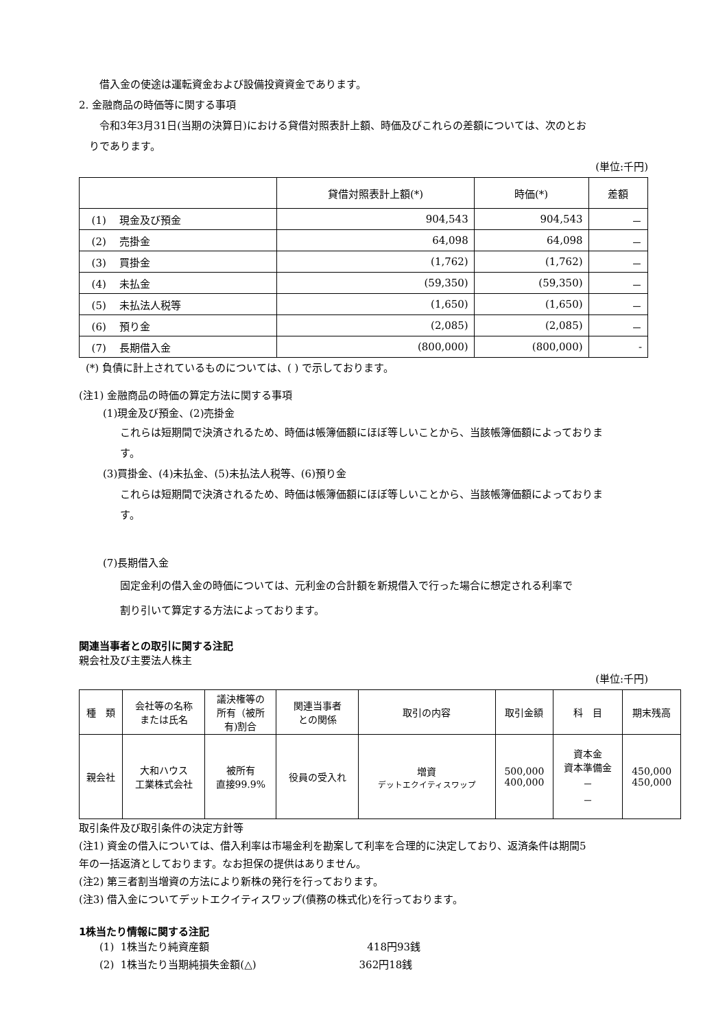借入金の使途は運転資金および設備投資資金であります。
2. 金融商品の時価等に関する事項
令和3年3月31日(当期の決算日)における貸借対照表計上額、時価及びこれらの差額については、次のとお
りであります。
(単位:千円)
| | 貸借対照表計上額(*) | 時価(*) | 差額 |
| --- | --- | --- | --- |
| (1) 現金及び預金 | 904,543 | 904,543 | － |
| (2) 売掛金 | 64,098 | 64,098 | － |
| (3) 買掛金 | (1,762) | (1,762) | － |
| (4) 未払金 | (59,350) | (59,350) | － |
| (5) 未払法人税等 | (1,650) | (1,650) | － |
| (6) 預り金 | (2,085) | (2,085) | － |
| (7) 長期借入金 | (800,000) | (800,000) | - |
(*) 負債に計上されているものについては、( ) で示しております。
(注1) 金融商品の時価の算定方法に関する事項
(1)現金及び預金、(2)売掛金
これらは短期間で決済されるため、時価は帳簿価額にほぼ等しいことから、当該帳簿価額によっておりま
す。
(3)買掛金、(4)未払金、(5)未払法人税等、(6)預り金
これらは短期間で決済されるため、時価は帳簿価額にほぼ等しいことから、当該帳簿価額によっておりま
す。
(7)長期借入金
固定金利の借入金の時価については、元利金の合計額を新規借入で行った場合に想定される利率で
割り引いて算定する方法によっております。
関連当事者との取引に関する注記
親会社及び主要法人株主
(単位:千円)
| 種 類 | 会社等の名称 または氏名 | 議決権等の 所有（被所 有)割合 | 関連当事者 との関係 | 取引の内容 | 取引金額 | 科 目 | 期末残高 |
| --- | --- | --- | --- | --- | --- | --- | --- |
| 親会社 | 大和ハウス 工業株式会社 | 被所有 直接99.9% | 役員の受入れ | 増資 デットエクイティスワップ | 500,000 400,000 | 資本金 資本準備金 － － | 450,000 450,000 |
取引条件及び取引条件の決定方針等
(注1) 資金の借入については、借入利率は市場金利を勘案して利率を合理的に決定しており、返済条件は期間5
年の一括返済としております。なお担保の提供はありません。
(注2) 第三者割当増資の方法により新株の発行を行っております。
(注3) 借入金についてデットエクイティスワップ(債務の株式化)を行っております。
1株当たり情報に関する注記
(1) 1株当たり純資産額 418円93銭
(2) 1株当たり当期純損失金額(△) 362円18銭